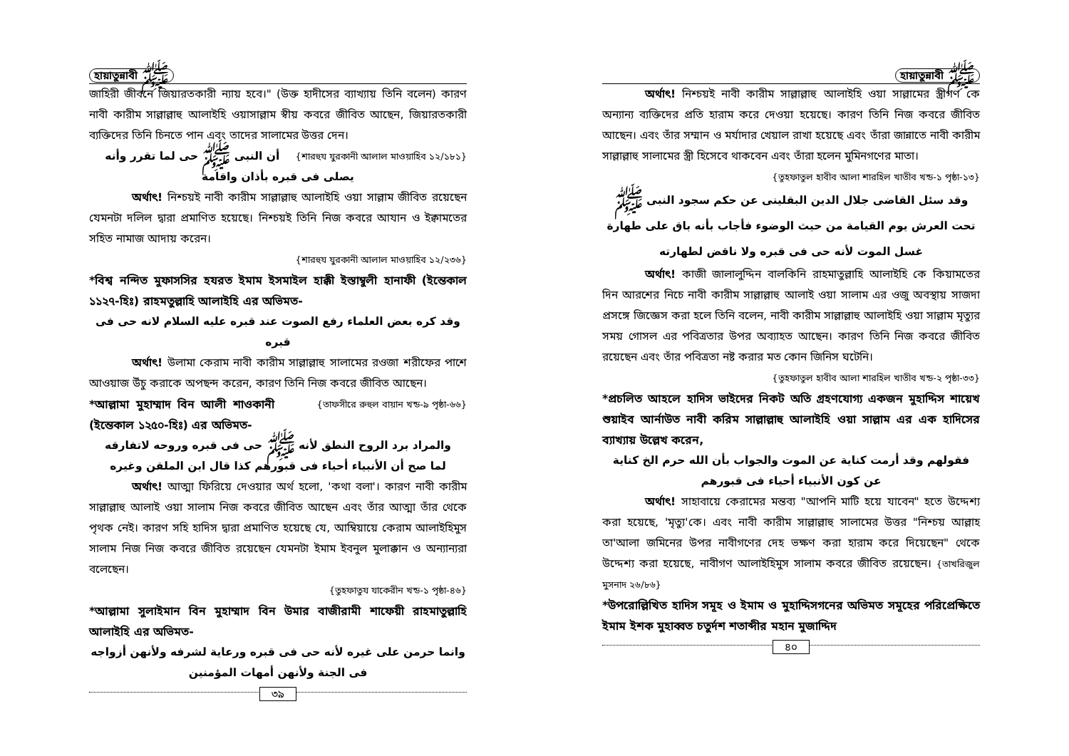হায়াতুন্নাবী ﷺ
জাহিরী জীবনে জিয়ারতকারী ন্যায় হবে।" (উক্ত হাদীসের ব্যাখ্যায় তিনি বলেন) কারণ নাবী কারীম সাল্লাল্লাহু আলাইহি ওয়াসাল্লাম স্বীয় কবরে জীবিত আছেন, জিয়ারতকারী ব্যক্তিদের তিনি চিনতে পান এবং তাদের সালামের উত্তর দেন। {শারহুয যুরকানী আলাল মাওয়াহিব ১২/১৮১}
أن النبى ﷺ حى لما تقرر وأنه يصلى فى قبره بأذان واقامة
অর্থাৎ! নিশ্চয়ই নাবী কারীম সাল্লাল্লাহু আলাইহি ওয়া সাল্লাম জীবিত রয়েছেন যেমনটা দলিল দ্বারা প্রমাণিত হয়েছে। নিশ্চয়ই তিনি নিজ কবরে আযান ও ইক্বামতের সহিত নামাজ আদায় করেন।
{শারহুয যুরকানী আলাল মাওয়াহিব ১২/২৩৬}
*বিশ্ব নন্দিত মুফাসসির হযরত ইমাম ইসমাইল হাক্কী ইস্তাম্বুলী হানাফী (ইন্তেকাল ১১২৭-হিঃ) রাহমতুল্লাহি আলাইহি এর অভিমত-
وقد كره بعض العلماء رفع الصوت عند قبره عليه السلام لانه حى فى قبره
অর্থাৎ! উলামা কেরাম নাবী কারীম সাল্লাল্লাহু সালামের রওজা শরীফের পাশে আওয়াজ উঁচু করাকে অপছন্দ করেন, কারণ তিনি নিজ কবরে জীবিত আছেন। {তাফসীরে রুহুল বায়ান খন্ড-৯ পৃষ্ঠা-৬৬}
*আল্লামা মুহাম্মাদ বিন আলী শাওকানী (ইন্তেকাল ১২৫০-হিঃ) এর অভিমত-
والمراد برد الروح النطق لأنه ﷺ حى فى قبره وروحه لاتفارقه
لما صح أن الأنبياء أحياء فى قبورهم كذا قال ابن الملقن وغيره
অর্থাৎ! আত্মা ফিরিয়ে দেওয়ার অর্থ হলো, 'কথা বলা'। কারণ নাবী কারীম সাল্লাল্লাহু আলাই ওয়া সালাম নিজ কবরে জীবিত আছেন এবং তাঁর আত্মা তাঁর থেকে পৃথক নেই। কারণ সহি হাদিস দ্বারা প্রমাণিত হয়েছে যে, আম্বিয়ায়ে কেরাম আলাইহিমুস সালাম নিজ নিজ কবরে জীবিত রয়েছেন যেমনটা ইমাম ইবনুল মুলাক্কান ও অন্যান্যরা বলেছেন।
{তুহফাতুয যাকেরীন খন্ড-১ পৃষ্ঠা-৪৬}
*আল্লামা সুলাইমান বিন মুহাম্মাদ বিন উমার বাজীরামী শাফেয়ী রাহমাতুল্লাহি আলাইহি এর অভিমত-
وانما حرمن على غيره لأنه حى فى قبره ورعاية لشرفه ولأنهن أزواجه فى الجنة ولأنهن أمهات المؤمنين
৩৯
হায়াতুন্নাবী ﷺ
অর্থাৎ! নিশ্চয়ই নাবী কারীম সাল্লাল্লাহু আলাইহি ওয়া সাল্লামের স্ত্রীগণ কে অন্যান্য ব্যক্তিদের প্রতি হারাম করে দেওয়া হয়েছে। কারণ তিনি নিজ কবরে জীবিত আছেন। এবং তাঁর সম্মান ও মর্যাদার খেয়াল রাখা হয়েছে এবং তাঁরা জান্নাতে নাবী কারীম সাল্লাল্লাহু সালামের স্ত্রী হিসেবে থাকবেন এবং তাঁরা হলেন মুমিনগণের মাতা।
{তুহফাতুল হাবীব আলা শারহিল খাতীব খন্ড-১ পৃষ্ঠা-১৩}
وقد سئل القاضى جلال الدين البقلينى عن حكم سجود النبى ﷺ تحت العرش يوم القيامة من حيث الوضوء فأجاب بأنه باق على طهارة غسل الموت لأنه حى فى قبره ولا ناقض لطهارته
অর্থাৎ! কাজী জালালুদ্দিন বালকিনি রাহমাতুল্লাহি আলাইহি কে কিয়ামতের দিন আরশের নিচে নাবী কারীম সাল্লাল্লাহু আলাই ওয়া সালাম এর ওজু অবস্থায় সাজদা প্রসঙ্গে জিজ্ঞেস করা হলে তিনি বলেন, নাবী কারীম সাল্লাল্লাহু আলাইহি ওয়া সাল্লাম মৃত্যুর সময় গোসল এর পবিত্রতার উপর অব্যাহত আছেন। কারণ তিনি নিজ কবরে জীবিত রয়েছেন এবং তাঁর পবিত্রতা নষ্ট করার মত কোন জিনিস ঘটেনি।
{তুহফাতুল হাবীব আলা শারহিল খাতীব খন্ড-২ পৃষ্ঠা-৩৩}
*প্রচলিত আহলে হাদিস ভাইদের নিকট অতি গ্রহণযোগ্য একজন মুহাদ্দিস শায়েখ শুয়াইব আর্নাউত নাবী করিম সাল্লাল্লাহু আলাইহি ওয়া সাল্লাম এর এক হাদিসের ব্যাখ্যায় উল্লেখ করেন,
فقولهم وقد أرمت كناية عن الموت والجواب بأن الله حرم الخ كناية عن كون الأنبياء أحياء فى قبورهم
অর্থাৎ! সাহাবায়ে কেরামের মন্তব্য "আপনি মাটি হয়ে যাবেন" হতে উদ্দেশ্য করা হয়েছে, 'মৃত্যু'কে। এবং নাবী কারীম সাল্লাল্লাহু সালামের উত্তর "নিশ্চয় আল্লাহ তা'আলা জমিনের উপর নাবীগণের দেহ ভক্ষণ করা হারাম করে দিয়েছেন" থেকে উদ্দেশ্য করা হয়েছে, নাবীগণ আলাইহিমুস সালাম কবরে জীবিত রয়েছেন। {তাখরিজুল মুসনাদ ২৬/৮৬}
*উপরোল্লিখিত হাদিস সমূহ ও ইমাম ও মুহাদ্দিসগনের অভিমত সমূহের পরিপ্রেক্ষিতে ইমাম ইশক মুহাব্বত চতুর্দশ শতাব্দীর মহান মুজাদ্দিদ
৪০